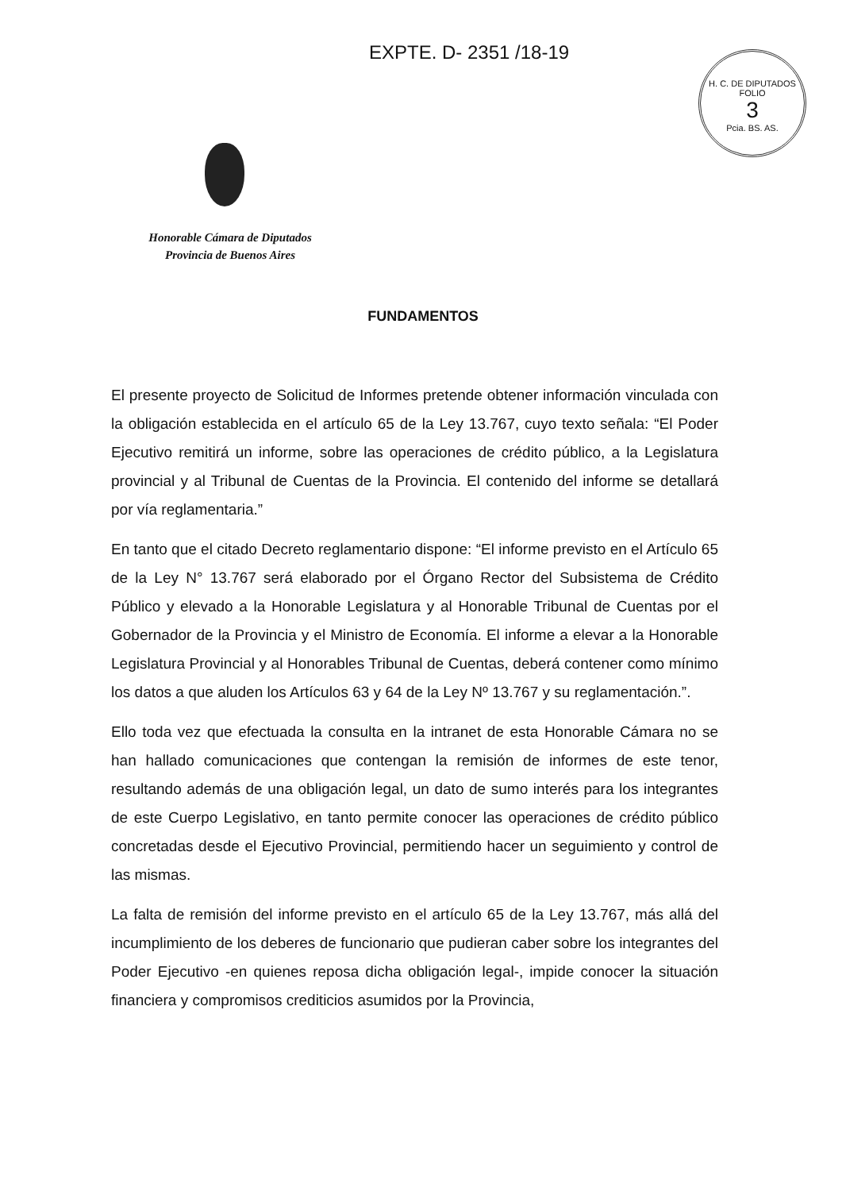EXPTE. D- 2351 /18-19
H. C. DE DIPUTADOS
FOLIO
3
Pcia. BS. AS.
Honorable Cámara de Diputados
Provincia de Buenos Aires
FUNDAMENTOS
El presente proyecto de Solicitud de Informes pretende obtener información vinculada con la obligación establecida en el artículo 65 de la Ley 13.767, cuyo texto señala: “El Poder Ejecutivo remitirá un informe, sobre las operaciones de crédito público, a la Legislatura provincial y al Tribunal de Cuentas de la Provincia. El contenido del informe se detallará por vía reglamentaria.”
En tanto que el citado Decreto reglamentario dispone: “El informe previsto en el Artículo 65 de la Ley N° 13.767 será elaborado por el Órgano Rector del Subsistema de Crédito Público y elevado a la Honorable Legislatura y al Honorable Tribunal de Cuentas por el Gobernador de la Provincia y el Ministro de Economía. El informe a elevar a la Honorable Legislatura Provincial y al Honorables Tribunal de Cuentas, deberá contener como mínimo los datos a que aluden los Artículos 63 y 64 de la Ley Nº 13.767 y su reglamentación.”.
Ello toda vez que efectuada la consulta en la intranet de esta Honorable Cámara no se han hallado comunicaciones que contengan la remisión de informes de este tenor, resultando además de una obligación legal, un dato de sumo interés para los integrantes de este Cuerpo Legislativo, en tanto permite conocer las operaciones de crédito público concretadas desde el Ejecutivo Provincial, permitiendo hacer un seguimiento y control de las mismas.
La falta de remisión del informe previsto en el artículo 65 de la Ley 13.767, más allá del incumplimiento de los deberes de funcionario que pudieran caber sobre los integrantes del Poder Ejecutivo -en quienes reposa dicha obligación legal-, impide conocer la situación financiera y compromisos crediticios asumidos por la Provincia,